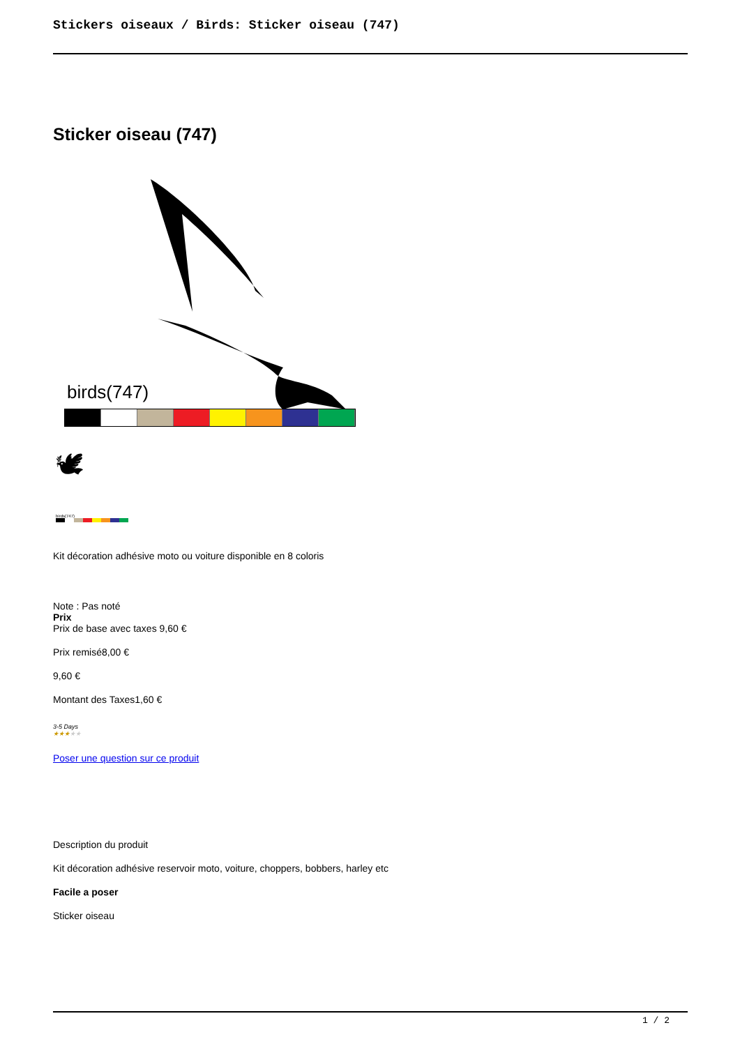Stickers oiseaux / Birds: Sticker oiseau (747)
Sticker oiseau (747)
birds(747)
🕊
birds(747)
Kit décoration adhésive moto ou voiture disponible en 8 coloris
Note : Pas noté
Prix
Prix de base avec taxes 9,60 €
Prix remisé8,00 €
9,60 €
Montant des Taxes1,60 €
3-5 Days
★★★★★
Poser une question sur ce produit
Description du produit
Kit décoration adhésive reservoir moto, voiture, choppers, bobbers, harley etc
Facile a poser
Sticker oiseau
1 / 2